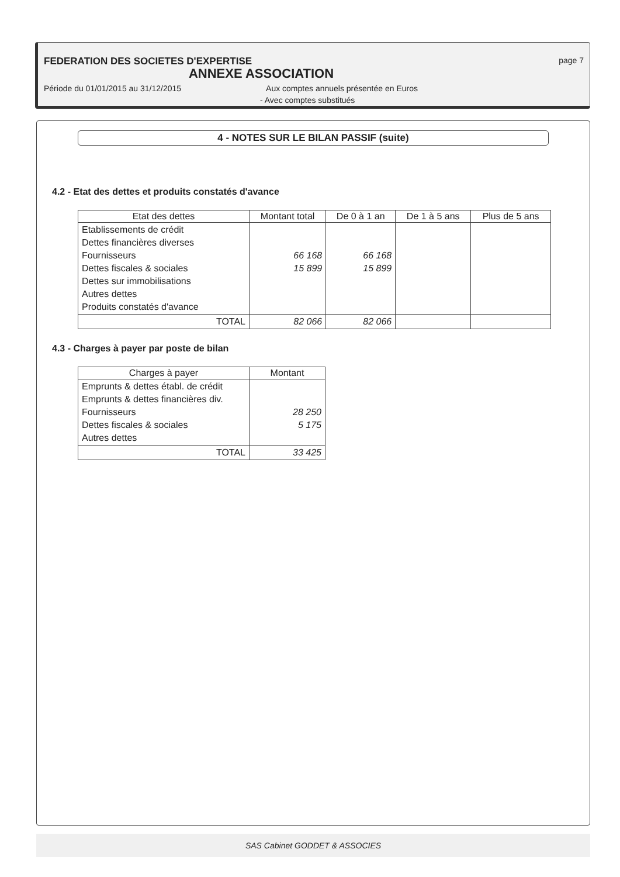FEDERATION DES SOCIETES D'EXPERTISE page 7
ANNEXE ASSOCIATION
Période du 01/01/2015 au 31/12/2015 Aux comptes annuels présentée en Euros
- Avec comptes substitués
4 - NOTES SUR LE BILAN PASSIF (suite)
4.2 - Etat des dettes et produits constatés d'avance
| Etat des dettes | Montant total | De 0 à 1 an | De 1 à 5 ans | Plus de 5 ans |
| --- | --- | --- | --- | --- |
| Etablissements de crédit Dettes financières diverses Fournisseurs Dettes fiscales & sociales Dettes sur immobilisations Autres dettes Produits constatés d'avance | 66 168 15 899 | 66 168 15 899 | | |
| TOTAL | 82 066 | 82 066 | | |
4.3 - Charges à payer par poste de bilan
| Charges à payer | Montant |
| --- | --- |
| Emprunts & dettes établ. de crédit Emprunts & dettes financières div. Fournisseurs Dettes fiscales & sociales Autres dettes | 28 250 5 175 |
| TOTAL | 33 425 |
SAS Cabinet GODDET & ASSOCIES